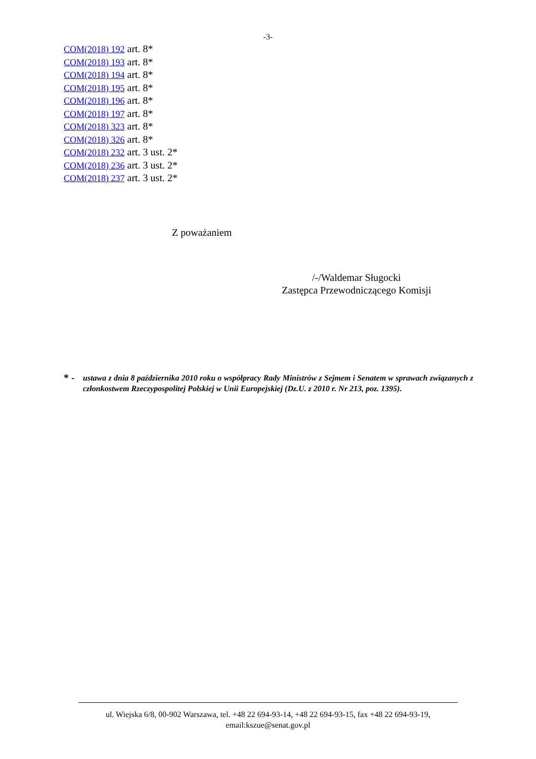-3-
COM(2018) 192 art. 8*
COM(2018) 193 art. 8*
COM(2018) 194 art. 8*
COM(2018) 195 art. 8*
COM(2018) 196 art. 8*
COM(2018) 197 art. 8*
COM(2018) 323 art. 8*
COM(2018) 326 art. 8*
COM(2018) 232 art. 3 ust. 2*
COM(2018) 236 art. 3 ust. 2*
COM(2018) 237 art. 3 ust. 2*
Z poważaniem
/-/Waldemar Sługocki
Zastępca Przewodniczącego Komisji
* -
ustawa z dnia 8 października 2010 roku o współpracy Rady Ministrów z Sejmem i Senatem w sprawach związanych z członkostwem Rzeczypospolitej Polskiej w Unii Europejskiej (Dz.U. z 2010 r. Nr 213, poz. 1395).
ul. Wiejska 6/8, 00-902 Warszawa, tel. +48 22 694-93-14, +48 22 694-93-15, fax +48 22 694-93-19,
email:kszue@senat.gov.pl